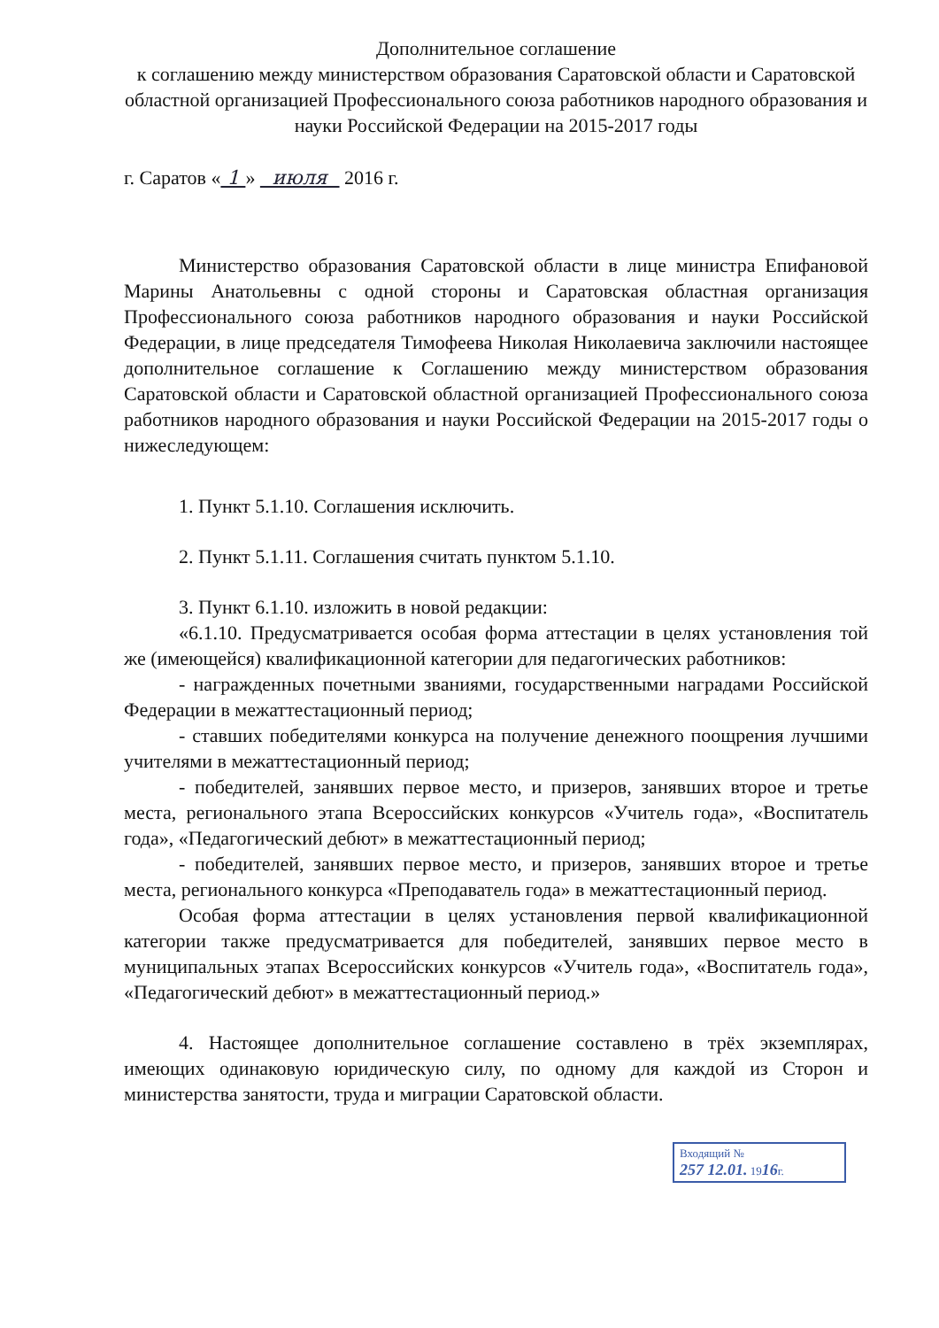Дополнительное соглашение
к соглашению между министерством образования Саратовской области и Саратовской областной организацией Профессионального союза работников народного образования и науки Российской Федерации на 2015-2017 годы
г. Саратов « 1 » июля 2016 г.
Министерство образования Саратовской области в лице министра Епифановой Марины Анатольевны с одной стороны и Саратовская областная организация Профессионального союза работников народного образования и науки Российской Федерации, в лице председателя Тимофеева Николая Николаевича заключили настоящее дополнительное соглашение к Соглашению между министерством образования Саратовской области и Саратовской областной организацией Профессионального союза работников народного образования и науки Российской Федерации на 2015-2017 годы о нижеследующем:
1. Пункт 5.1.10. Соглашения исключить.
2. Пункт 5.1.11. Соглашения считать пунктом 5.1.10.
3. Пункт 6.1.10. изложить в новой редакции:
«6.1.10. Предусматривается особая форма аттестации в целях установления той же (имеющейся) квалификационной категории для педагогических работников:
- награжденных почетными званиями, государственными наградами Российской Федерации в межаттестационный период;
- ставших победителями конкурса на получение денежного поощрения лучшими учителями в межаттестационный период;
- победителей, занявших первое место, и призеров, занявших второе и третье места, регионального этапа Всероссийских конкурсов «Учитель года», «Воспитатель года», «Педагогический дебют» в межаттестационный период;
- победителей, занявших первое место, и призеров, занявших второе и третье места, регионального конкурса «Преподаватель года» в межаттестационный период.
Особая форма аттестации в целях установления первой квалификационной категории также предусматривается для победителей, занявших первое место в муниципальных этапах Всероссийских конкурсов «Учитель года», «Воспитатель года», «Педагогический дебют» в межаттестационный период.»
4. Настоящее дополнительное соглашение составлено в трёх экземплярах, имеющих одинаковую юридическую силу, по одному для каждой из Сторон и министерства занятости, труда и миграции Саратовской области.
Входящий №
257 12.01. 1916г.